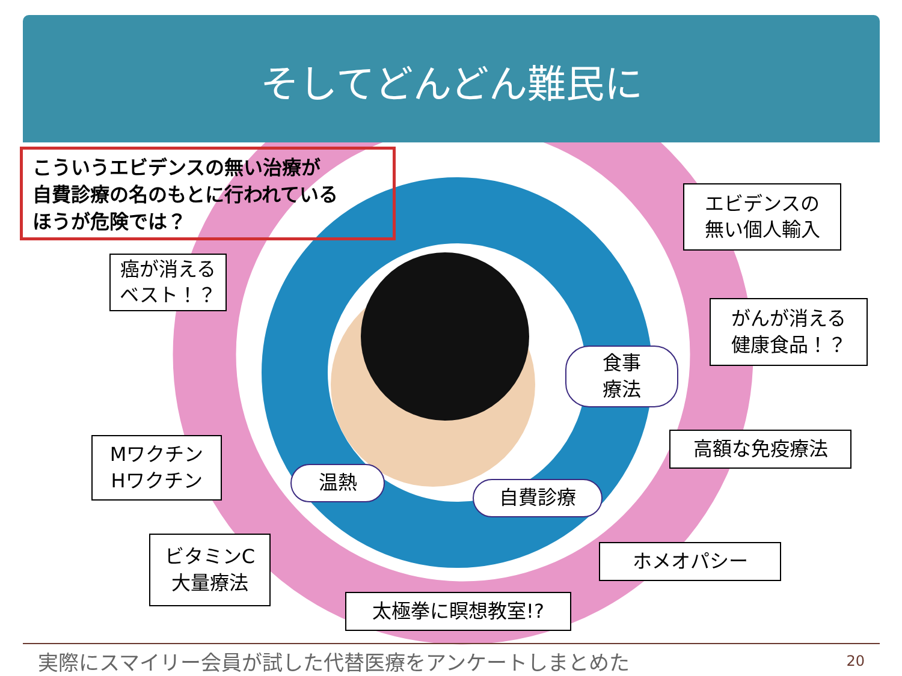そしてどんどん難民に
こういうエビデンスの無い治療が
自費診療の名のもとに行われている
ほうが危険では？
癌が消える
ベスト！？
エビデンスの
無い個人輸入
食事
療法
がんが消える
健康食品！？
高額な免疫療法
Mワクチン
Hワクチン
温熱
自費診療
ホメオパシー
ビタミンC
大量療法
太極拳に瞑想教室!?
実際にスマイリー会員が試した代替医療をアンケートしまとめた 20